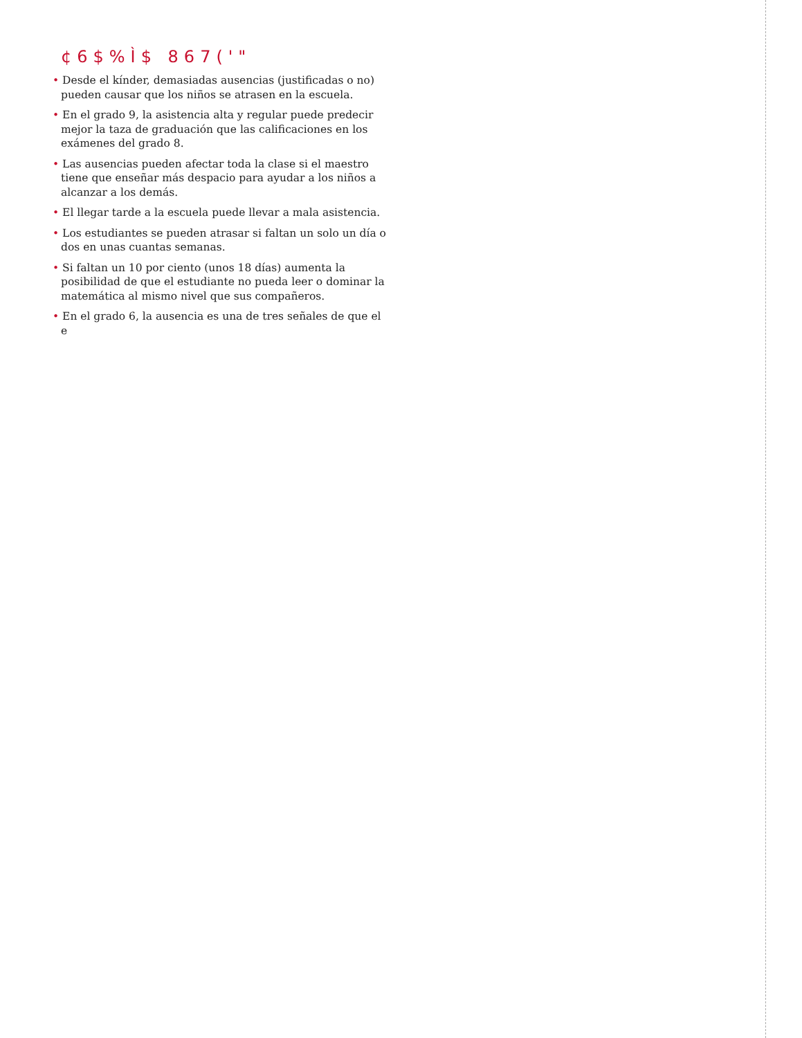¢6$%Ì$ 867('"
• Desde el kínder, demasiadas ausencias (justificadas o no) pueden causar que los niños se atrasen en la escuela.
• En el grado 9, la asistencia alta y regular puede predecir mejor la taza de graduación que las calificaciones en los exámenes del grado 8.
• Las ausencias pueden afectar toda la clase si el maestro tiene que enseñar más despacio para ayudar a los niños a alcanzar a los demás.
• El llegar tarde a la escuela puede llevar a mala asistencia.
• Los estudiantes se pueden atrasar si faltan un solo un día o dos en unas cuantas semanas.
• Si faltan un 10 por ciento (unos 18 días) aumenta la posibilidad de que el estudiante no pueda leer o dominar la matemática al mismo nivel que sus compañeros.
• En el grado 6, la ausencia es una de tres señales de que el e